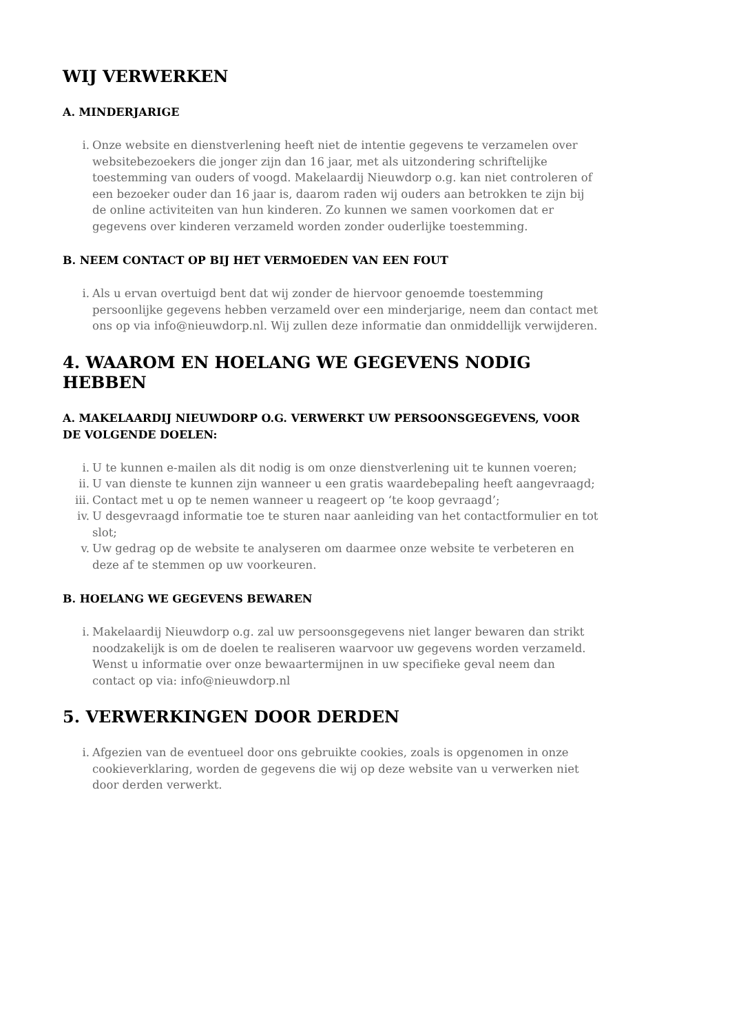WIJ VERWERKEN
A. MINDERJARIGE
i. Onze website en dienstverlening heeft niet de intentie gegevens te verzamelen over websitebezoekers die jonger zijn dan 16 jaar, met als uitzondering schriftelijke toestemming van ouders of voogd. Makelaardij Nieuwdorp o.g. kan niet controleren of een bezoeker ouder dan 16 jaar is, daarom raden wij ouders aan betrokken te zijn bij de online activiteiten van hun kinderen. Zo kunnen we samen voorkomen dat er gegevens over kinderen verzameld worden zonder ouderlijke toestemming.
B. NEEM CONTACT OP BIJ HET VERMOEDEN VAN EEN FOUT
i. Als u ervan overtuigd bent dat wij zonder de hiervoor genoemde toestemming persoonlijke gegevens hebben verzameld over een minderjarige, neem dan contact met ons op via info@nieuwdorp.nl. Wij zullen deze informatie dan onmiddellijk verwijderen.
4. WAAROM EN HOELANG WE GEGEVENS NODIG HEBBEN
A. MAKELAARDIJ NIEUWDORP O.G. VERWERKT UW PERSOONSGEGEVENS, VOOR DE VOLGENDE DOELEN:
i. U te kunnen e-mailen als dit nodig is om onze dienstverlening uit te kunnen voeren;
ii. U van dienste te kunnen zijn wanneer u een gratis waardebepaling heeft aangevraagd;
iii. Contact met u op te nemen wanneer u reageert op ‘te koop gevraagd’;
iv. U desgevraagd informatie toe te sturen naar aanleiding van het contactformulier en tot slot;
v. Uw gedrag op de website te analyseren om daarmee onze website te verbeteren en deze af te stemmen op uw voorkeuren.
B. HOELANG WE GEGEVENS BEWAREN
i. Makelaardij Nieuwdorp o.g. zal uw persoonsgegevens niet langer bewaren dan strikt noodzakelijk is om de doelen te realiseren waarvoor uw gegevens worden verzameld. Wenst u informatie over onze bewaartermijnen in uw specifieke geval neem dan contact op via: info@nieuwdorp.nl
5. VERWERKINGEN DOOR DERDEN
i. Afgezien van de eventueel door ons gebruikte cookies, zoals is opgenomen in onze cookieverklaring, worden de gegevens die wij op deze website van u verwerken niet door derden verwerkt.